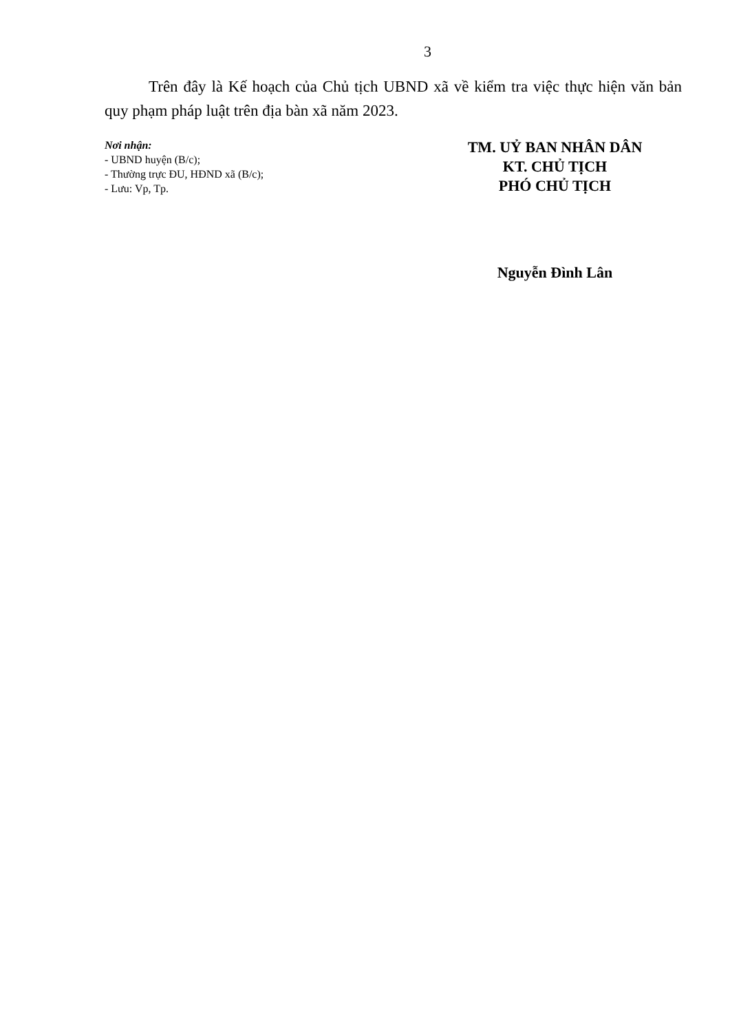3
Trên đây là Kế hoạch của Chủ tịch UBND xã về kiểm tra việc thực hiện văn bản quy phạm pháp luật trên địa bàn xã năm 2023.
Nơi nhận:
- UBND huyện (B/c);
- Thường trực ĐU, HĐND xã (B/c);
- Lưu: Vp, Tp.
TM. UỶ BAN NHÂN DÂN
KT. CHỦ TỊCH
PHÓ CHỦ TỊCH
Nguyễn Đình Lân